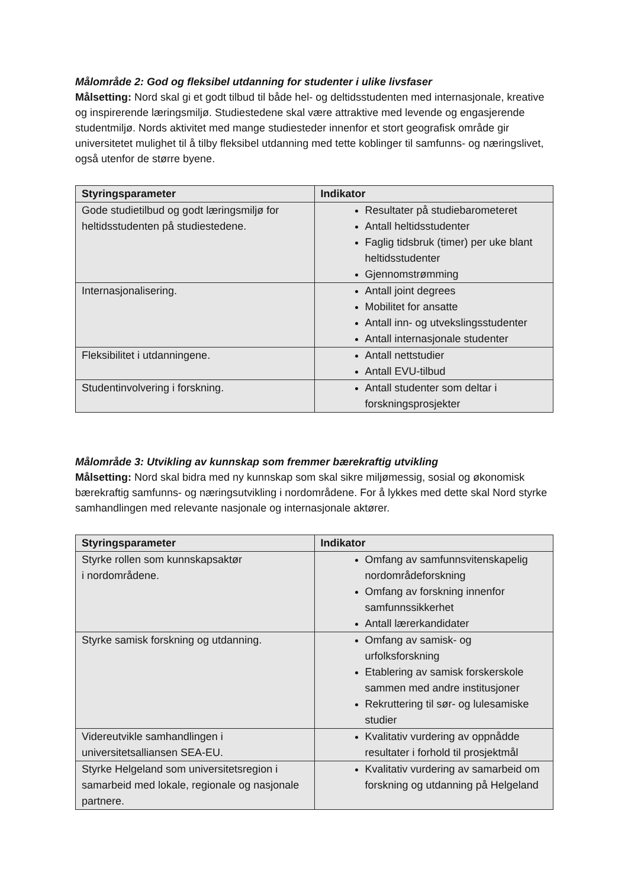Målområde 2: God og fleksibel utdanning for studenter i ulike livsfaser
Målsetting: Nord skal gi et godt tilbud til både hel- og deltidsstudenten med internasjonale, kreative og inspirerende læringsmiljø. Studiestedene skal være attraktive med levende og engasjerende studentmiljø. Nords aktivitet med mange studiesteder innenfor et stort geografisk område gir universitetet mulighet til å tilby fleksibel utdanning med tette koblinger til samfunns- og næringslivet, også utenfor de større byene.
| Styringsparameter | Indikator |
| --- | --- |
| Gode studietilbud og godt læringsmiljø for heltidsstudenten på studiestedene. | Resultater på studiebarometeret Antall heltidsstudenter Faglig tidsbruk (timer) per uke blant heltidsstudenter Gjennomstrømming |
| Internasjonalisering. | Antall joint degrees Mobilitet for ansatte Antall inn- og utvekslingsstudenter Antall internasjonale studenter |
| Fleksibilitet i utdanningene. | Antall nettstudier Antall EVU-tilbud |
| Studentinvolvering i forskning. | Antall studenter som deltar i forskningsprosjekter |
Målområde 3: Utvikling av kunnskap som fremmer bærekraftig utvikling
Målsetting: Nord skal bidra med ny kunnskap som skal sikre miljømessig, sosial og økonomisk bærekraftig samfunns- og næringsutvikling i nordområdene. For å lykkes med dette skal Nord styrke samhandlingen med relevante nasjonale og internasjonale aktører.
| Styringsparameter | Indikator |
| --- | --- |
| Styrke rollen som kunnskapsaktør i nordområdene. | Omfang av samfunnsvitenskapelig nordområdeforskning Omfang av forskning innenfor samfunnssikkerhet Antall lærerkandidater |
| Styrke samisk forskning og utdanning. | Omfang av samisk- og urfolksforskning Etablering av samisk forskerskole sammen med andre institusjoner Rekruttering til sør- og lulesamiske studier |
| Videreutvikle samhandlingen i universitetsalliansen SEA-EU. | Kvalitativ vurdering av oppnådde resultater i forhold til prosjektmål |
| Styrke Helgeland som universitetsregion i samarbeid med lokale, regionale og nasjonale partnere. | Kvalitativ vurdering av samarbeid om forskning og utdanning på Helgeland |